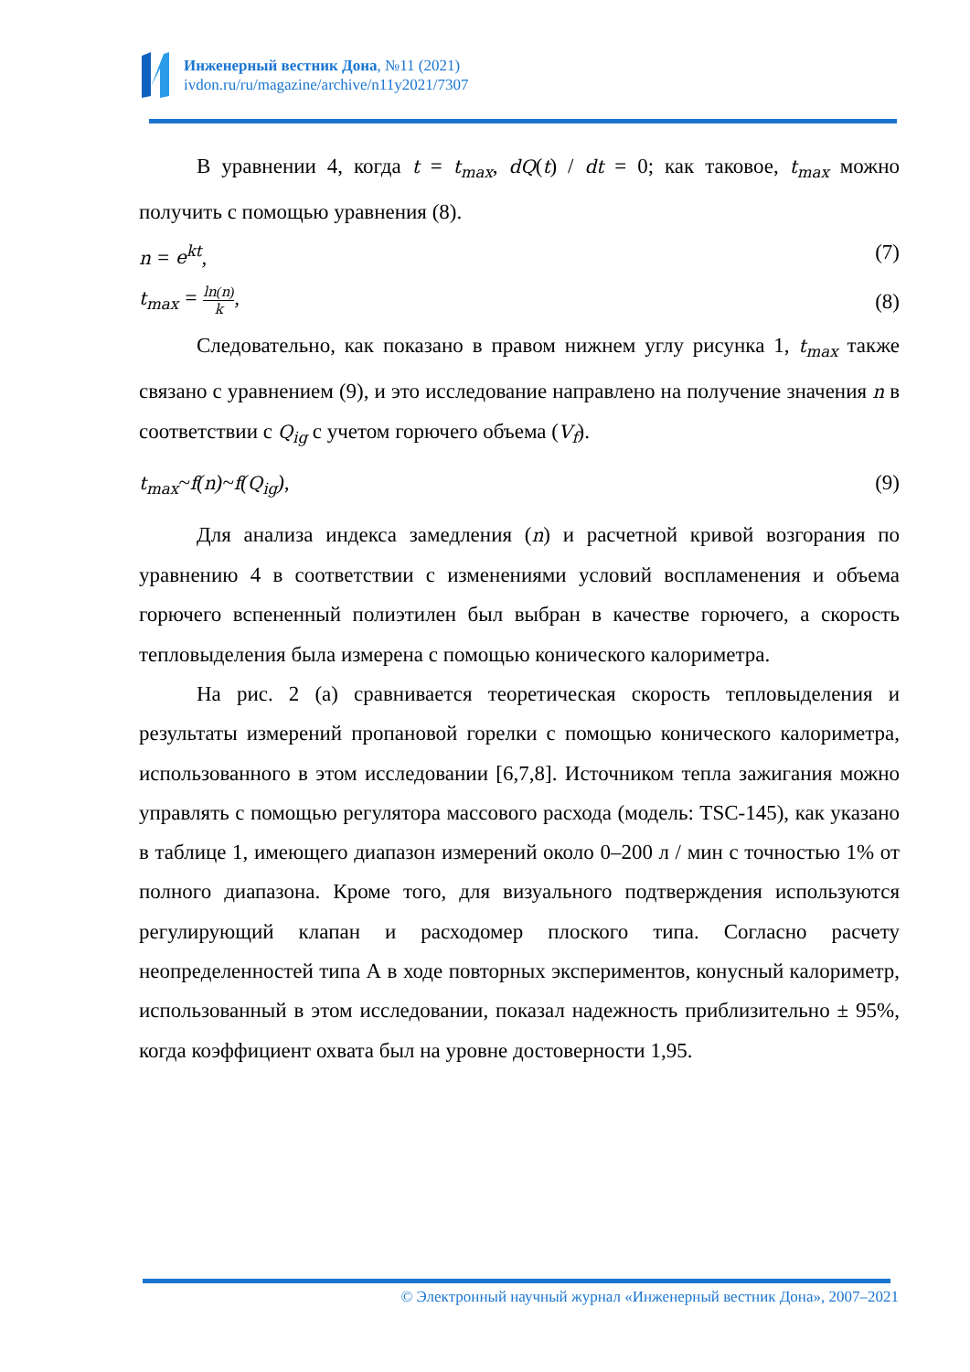Инженерный вестник Дона, №11 (2021)
ivdon.ru/ru/magazine/archive/n11y2021/7307
В уравнении 4, когда t = t<sub>max</sub>, dQ(t) / dt = 0; как таковое, t<sub>max</sub> можно получить с помощью уравнения (8).
n = e<sup>kt</sup>, (7)
t<sub>max</sub> = ln(n) k, (8)
Следовательно, как показано в правом нижнем углу рисунка 1, t<sub>max</sub> также связано с уравнением (9), и это исследование направлено на получение значения n в соответствии с Q<sub>ig</sub> с учетом горючего объема (V<sub>f</sub>).
t<sub>max</sub>~f(n)~f(Q<sub>ig</sub>), (9)
Для анализа индекса замедления (n) и расчетной кривой возгорания по уравнению 4 в соответствии с изменениями условий воспламенения и объема горючего вспененный полиэтилен был выбран в качестве горючего, а скорость тепловыделения была измерена с помощью конического калориметра.
На рис. 2 (а) сравнивается теоретическая скорость тепловыделения и результаты измерений пропановой горелки с помощью конического калориметра, использованного в этом исследовании [6,7,8]. Источником тепла зажигания можно управлять с помощью регулятора массового расхода (модель: TSC-145), как указано в таблице 1, имеющего диапазон измерений около 0–200 л / мин с точностью 1% от полного диапазона. Кроме того, для визуального подтверждения используются регулирующий клапан и расходомер плоского типа. Согласно расчету неопределенностей типа А в ходе повторных экспериментов, конусный калориметр, использованный в этом исследовании, показал надежность приблизительно ± 95%, когда коэффициент охвата был на уровне достоверности 1,95.
© Электронный научный журнал «Инженерный вестник Дона», 2007–2021